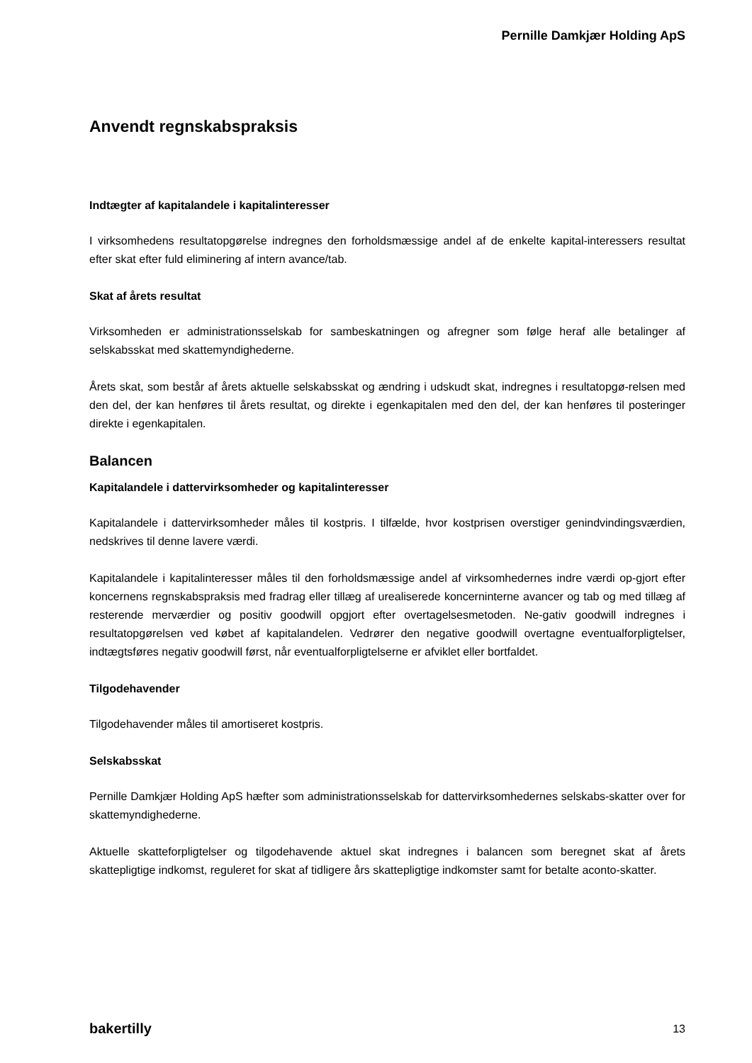Pernille Damkjær Holding ApS
Anvendt regnskabspraksis
Indtægter af kapitalandele i kapitalinteresser
I virksomhedens resultatopgørelse indregnes den forholdsmæssige andel af de enkelte kapital-interessers resultat efter skat efter fuld eliminering af intern avance/tab.
Skat af årets resultat
Virksomheden er administrationsselskab for sambeskatningen og afregner som følge heraf alle betalinger af selskabsskat med skattemyndighederne.
Årets skat, som består af årets aktuelle selskabsskat og ændring i udskudt skat, indregnes i resultatopgø-relsen med den del, der kan henføres til årets resultat, og direkte i egenkapitalen med den del, der kan henføres til posteringer direkte i egenkapitalen.
Balancen
Kapitalandele i dattervirksomheder og kapitalinteresser
Kapitalandele i dattervirksomheder måles til kostpris. I tilfælde, hvor kostprisen overstiger genindvindingsværdien, nedskrives til denne lavere værdi.
Kapitalandele i kapitalinteresser måles til den forholdsmæssige andel af virksomhedernes indre værdi op-gjort efter koncernens regnskabspraksis med fradrag eller tillæg af urealiserede koncerninterne avancer og tab og med tillæg af resterende merværdier og positiv goodwill opgjort efter overtagelsesmetoden. Ne-gativ goodwill indregnes i resultatopgørelsen ved købet af kapitalandelen. Vedrører den negative goodwill overtagne eventualforpligtelser, indtægtsføres negativ goodwill først, når eventualforpligtelserne er afviklet eller bortfaldet.
Tilgodehavender
Tilgodehavender måles til amortiseret kostpris.
Selskabsskat
Pernille Damkjær Holding ApS hæfter som administrationsselskab for dattervirksomhedernes selskabs-skatter over for skattemyndighederne.
Aktuelle skatteforpligtelser og tilgodehavende aktuel skat indregnes i balancen som beregnet skat af årets skattepligtige indkomst, reguleret for skat af tidligere års skattepligtige indkomster samt for betalte aconto-skatter.
bakertilly 13